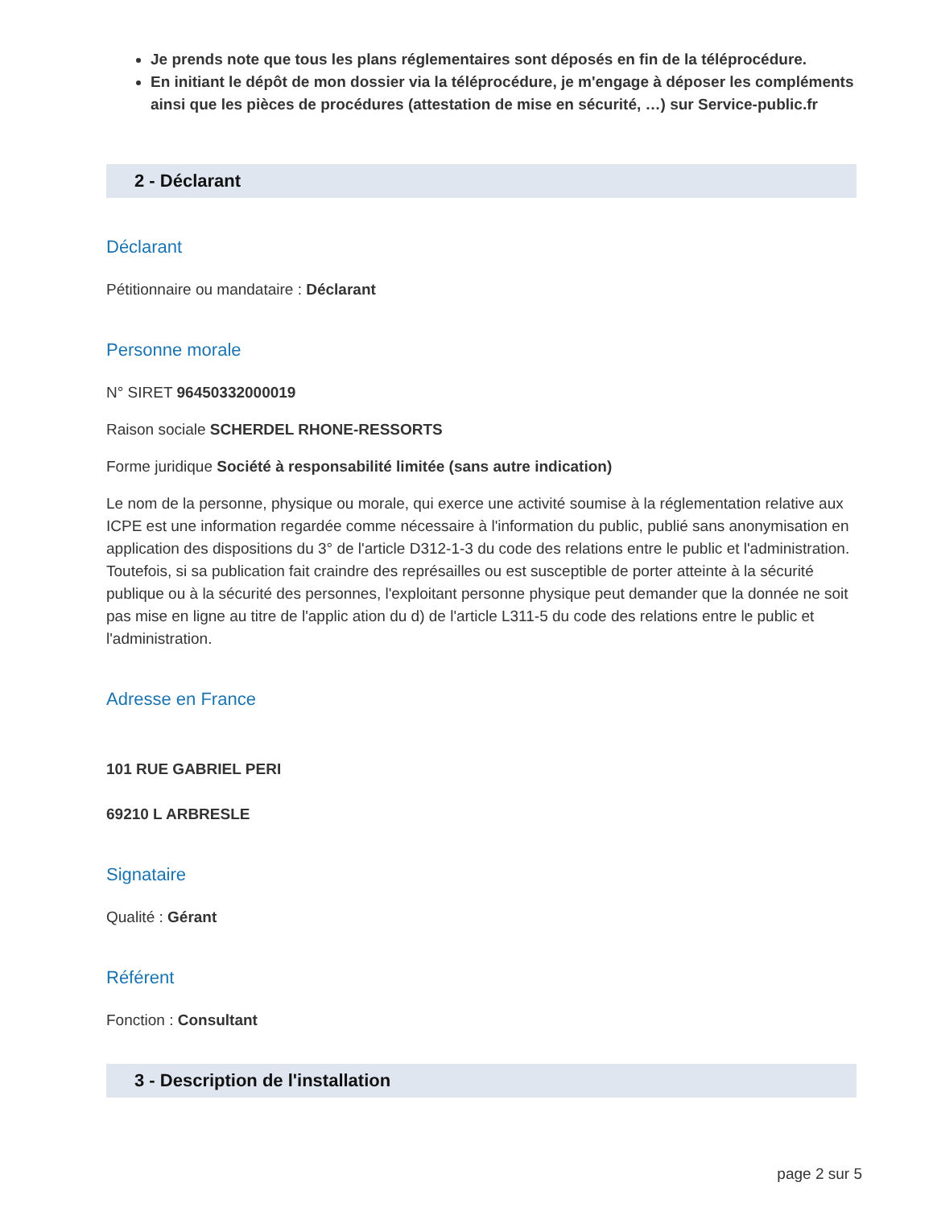Je prends note que tous les plans réglementaires sont déposés en fin de la téléprocédure.
En initiant le dépôt de mon dossier via la téléprocédure, je m'engage à déposer les compléments ainsi que les pièces de procédures (attestation de mise en sécurité, …) sur Service-public.fr
2 - Déclarant
Déclarant
Pétitionnaire ou mandataire : Déclarant
Personne morale
N° SIRET 96450332000019
Raison sociale SCHERDEL RHONE-RESSORTS
Forme juridique Société à responsabilité limitée (sans autre indication)
Le nom de la personne, physique ou morale, qui exerce une activité soumise à la réglementation relative aux ICPE est une information regardée comme nécessaire à l'information du public, publié sans anonymisation en application des dispositions du 3° de l'article D312-1-3 du code des relations entre le public et l'administration.
Toutefois, si sa publication fait craindre des représailles ou est susceptible de porter atteinte à la sécurité publique ou à la sécurité des personnes, l'exploitant personne physique peut demander que la donnée ne soit pas mise en ligne au titre de l'applic ation du d) de l'article L311-5 du code des relations entre le public et l'administration.
Adresse en France
101 RUE GABRIEL PERI
69210 L ARBRESLE
Signataire
Qualité : Gérant
Référent
Fonction : Consultant
3 - Description de l'installation
page 2 sur 5